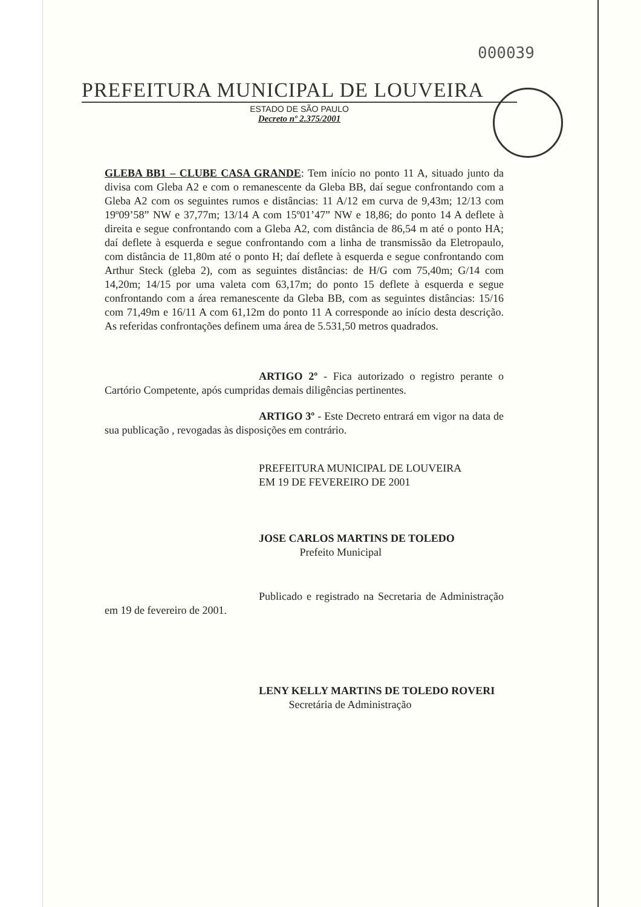000039
PREFEITURA MUNICIPAL DE LOUVEIRA
ESTADO DE SÃO PAULO
Decreto nº 2.375/2001
GLEBA BB1 – CLUBE CASA GRANDE: Tem início no ponto 11 A, situado junto da divisa com Gleba A2 e com o remanescente da Gleba BB, daí segue confrontando com a Gleba A2 com os seguintes rumos e distâncias: 11 A/12 em curva de 9,43m; 12/13 com 19º09’58” NW e 37,77m; 13/14 A com 15º01’47” NW e 18,86; do ponto 14 A deflete à direita e segue confrontando com a Gleba A2, com distância de 86,54 m até o ponto HA; daí deflete à esquerda e segue confrontando com a linha de transmissão da Eletropaulo, com distância de 11,80m até o ponto H; daí deflete à esquerda e segue confrontando com Arthur Steck (gleba 2), com as seguintes distâncias: de H/G com 75,40m; G/14 com 14,20m; 14/15 por uma valeta com 63,17m; do ponto 15 deflete à esquerda e segue confrontando com a área remanescente da Gleba BB, com as seguintes distâncias: 15/16 com 71,49m e 16/11 A com 61,12m do ponto 11 A corresponde ao início desta descrição. As referidas confrontações definem uma área de 5.531,50 metros quadrados.
ARTIGO 2º - Fica autorizado o registro perante o Cartório Competente, após cumpridas demais diligências pertinentes.
ARTIGO 3º - Este Decreto entrará em vigor na data de sua publicação , revogadas às disposições em contrário.
PREFEITURA MUNICIPAL DE LOUVEIRA
EM 19 DE FEVEREIRO DE 2001
JOSE CARLOS MARTINS DE TOLEDO
Prefeito Municipal
Publicado e registrado na Secretaria de Administração em 19 de fevereiro de 2001.
LENY KELLY MARTINS DE TOLEDO ROVERI
Secretária de Administração